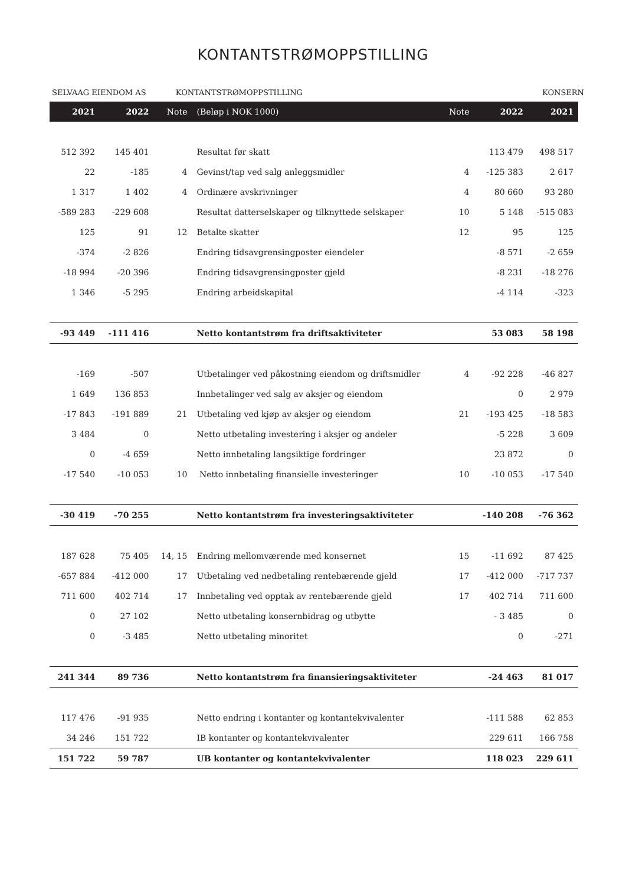KONTANTSTRØMOPPSTILLING
SELVAAG EIENDOM AS KONTANTSTRØMOPPSTILLING KONSERN
| 2021 | 2022 | Note | (Beløp i NOK 1000) | Note | 2022 | 2021 |
| --- | --- | --- | --- | --- | --- | --- |
| 512 392 | 145 401 | | Resultat før skatt | | 113 479 | 498 517 |
| 22 | -185 | 4 | Gevinst/tap ved salg anleggsmidler | 4 | -125 383 | 2 617 |
| 1 317 | 1 402 | 4 | Ordinære avskrivninger | 4 | 80 660 | 93 280 |
| -589 283 | -229 608 | | Resultat datterselskaper og tilknyttede selskaper | 10 | 5 148 | -515 083 |
| 125 | 91 | 12 | Betalte skatter | 12 | 95 | 125 |
| -374 | -2 826 | | Endring tidsavgrensingposter eiendeler | | -8 571 | -2 659 |
| -18 994 | -20 396 | | Endring tidsavgrensingposter gjeld | | -8 231 | -18 276 |
| 1 346 | -5 295 | | Endring arbeidskapital | | -4 114 | -323 |
| -93 449 | -111 416 | | Netto kontantstrøm fra driftsaktiviteter | | 53 083 | 58 198 |
| -169 | -507 | | Utbetalinger ved påkostning eiendom og driftsmidler | 4 | -92 228 | -46 827 |
| 1 649 | 136 853 | | Innbetalinger ved salg av aksjer og eiendom | | 0 | 2 979 |
| -17 843 | -191 889 | 21 | Utbetaling ved kjøp av aksjer og eiendom | 21 | -193 425 | -18 583 |
| 3 484 | 0 | | Netto utbetaling investering i aksjer og andeler | | -5 228 | 3 609 |
| 0 | -4 659 | | Netto innbetaling langsiktige fordringer | | 23 872 | 0 |
| -17 540 | -10 053 | 10 | Netto innbetaling finansielle investeringer | 10 | -10 053 | -17 540 |
| -30 419 | -70 255 | | Netto kontantstrøm fra investeringsaktiviteter | | -140 208 | -76 362 |
| 187 628 | 75 405 | 14, 15 | Endring mellomværende med konsernet | 15 | -11 692 | 87 425 |
| -657 884 | -412 000 | 17 | Utbetaling ved nedbetaling rentebærende gjeld | 17 | -412 000 | -717 737 |
| 711 600 | 402 714 | 17 | Innbetaling ved opptak av rentebærende gjeld | 17 | 402 714 | 711 600 |
| 0 | 27 102 | | Netto utbetaling konsernbidrag og utbytte | | - 3 485 | 0 |
| 0 | -3 485 | | Netto utbetaling minoritet | | 0 | -271 |
| 241 344 | 89 736 | | Netto kontantstrøm fra finansieringsaktiviteter | | -24 463 | 81 017 |
| 117 476 | -91 935 | | Netto endring i kontanter og kontantekvivalenter | | -111 588 | 62 853 |
| 34 246 | 151 722 | | IB kontanter og kontantekvivalenter | | 229 611 | 166 758 |
| 151 722 | 59 787 | | UB kontanter og kontantekvivalenter | | 118 023 | 229 611 |